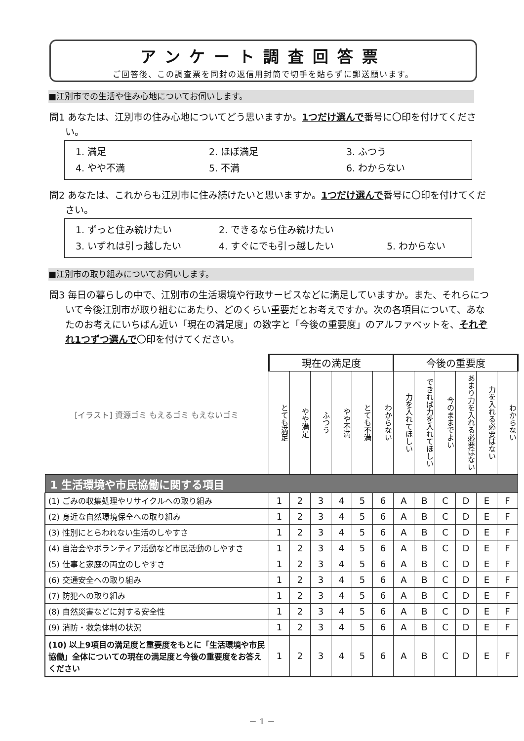アンケート調査回答票
ご回答後、この調査票を同封の返信用封筒で切手を貼らずに郵送願います。
■江別市での生活や住み心地についてお伺いします。
問1 あなたは、江別市の住み心地についてどう思いますか。1つだけ選んで番号に〇印を付けてください。
1. 満足 2. ほぼ満足 3. ふつう
4. やや不満 5. 不満 6. わからない
問2 あなたは、これからも江別市に住み続けたいと思いますか。1つだけ選んで番号に〇印を付けてください。
1. ずっと住み続けたい 2. できるなら住み続けたい
3. いずれは引っ越したい 4. すぐにでも引っ越したい 5. わからない
■江別市の取り組みについてお伺いします。
問3 毎日の暮らしの中で、江別市の生活環境や行政サービスなどに満足していますか。また、それらについて今後江別市が取り組むにあたり、どのくらい重要だとお考えですか。次の各項目について、あなたのお考えにいちばん近い「現在の満足度」の数字と「今後の重要度」のアルファベットを、それぞれ1つずつ選んで〇印を付けてください。
| [イラスト] 資源ゴミ もえるゴミ もえないゴミ | 現在の満足度 | | | | | | 今後の重要度 | | | | | |
| | とても満足 | やや満足 | ふつう | やや不満 | とても不満 | わからない | 力を入れてほしい | できれば力を入れてほしい | 今のままでよい | あまり力を入れる必要はない | 力を入れる必要はない | わからない |
| 1 生活環境や市民協働に関する項目 | | | | | | | | | | | | |
| (1) ごみの収集処理やリサイクルへの取り組み | 1 | 2 | 3 | 4 | 5 | 6 | A | B | C | D | E | F |
| (2) 身近な自然環境保全への取り組み | 1 | 2 | 3 | 4 | 5 | 6 | A | B | C | D | E | F |
| (3) 性別にとらわれない生活のしやすさ | 1 | 2 | 3 | 4 | 5 | 6 | A | B | C | D | E | F |
| (4) 自治会やボランティア活動など市民活動のしやすさ | 1 | 2 | 3 | 4 | 5 | 6 | A | B | C | D | E | F |
| (5) 仕事と家庭の両立のしやすさ | 1 | 2 | 3 | 4 | 5 | 6 | A | B | C | D | E | F |
| (6) 交通安全への取り組み | 1 | 2 | 3 | 4 | 5 | 6 | A | B | C | D | E | F |
| (7) 防犯への取り組み | 1 | 2 | 3 | 4 | 5 | 6 | A | B | C | D | E | F |
| (8) 自然災害などに対する安全性 | 1 | 2 | 3 | 4 | 5 | 6 | A | B | C | D | E | F |
| (9) 消防・救急体制の状況 | 1 | 2 | 3 | 4 | 5 | 6 | A | B | C | D | E | F |
| (10) 以上9項目の満足度と重要度をもとに「生活環境や市民協働」全体についての現在の満足度と今後の重要度をお答えください | 1 | 2 | 3 | 4 | 5 | 6 | A | B | C | D | E | F |
－ 1 －